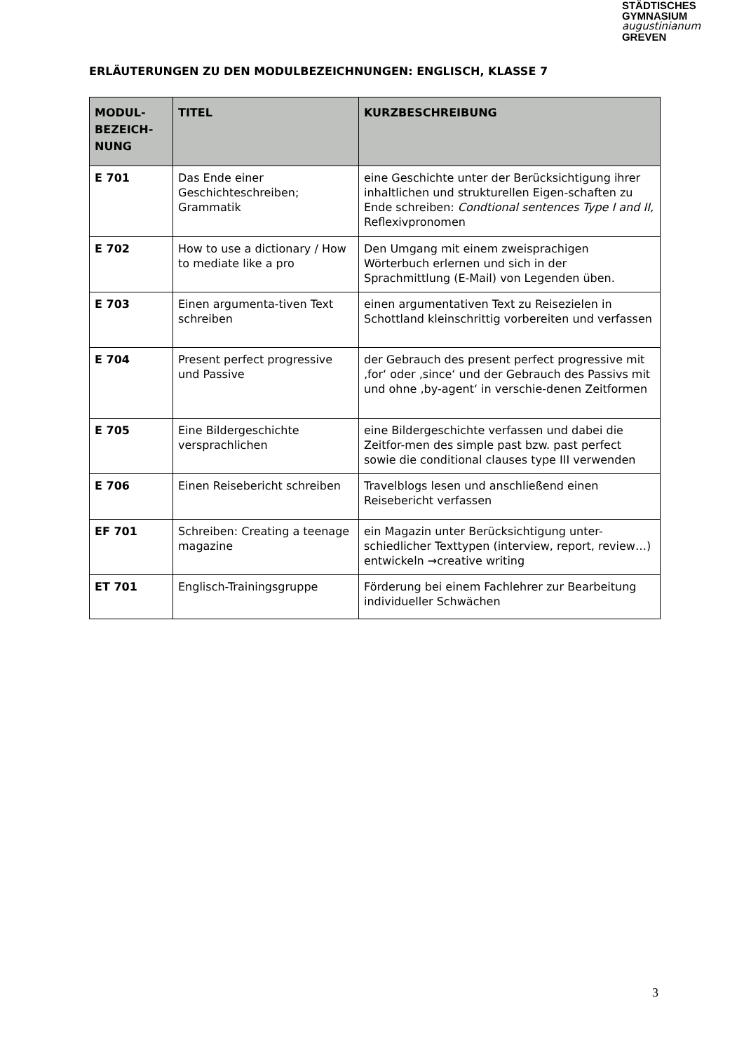STÄDTISCHES
GYMNASIUM
augustinianum
GREVEN
ERLÄUTERUNGEN ZU DEN MODULBEZEICHNUNGEN: ENGLISCH, KLASSE 7
| MODUL- BEZEICH- NUNG | TITEL | KURZBESCHREIBUNG |
| --- | --- | --- |
| E 701 | Das Ende einer Geschichteschreiben; Grammatik | eine Geschichte unter der Berücksichtigung ihrer inhaltlichen und strukturellen Eigen-schaften zu Ende schreiben: Condtional sentences Type I and II, Reflexivpronomen |
| E 702 | How to use a dictionary / How to mediate like a pro | Den Umgang mit einem zweisprachigen Wörterbuch erlernen und sich in der Sprachmittlung (E-Mail) von Legenden üben. |
| E 703 | Einen argumenta-tiven Text schreiben | einen argumentativen Text zu Reisezielen in Schottland kleinschrittig vorbereiten und verfassen |
| E 704 | Present perfect progressive und Passive | der Gebrauch des present perfect progressive mit ‚for‘ oder ‚since‘ und der Gebrauch des Passivs mit und ohne ‚by-agent‘ in verschie-denen Zeitformen |
| E 705 | Eine Bildergeschichte versprachlichen | eine Bildergeschichte verfassen und dabei die Zeitfor-men des simple past bzw. past perfect sowie die conditional clauses type III verwenden |
| E 706 | Einen Reisebericht schreiben | Travelblogs lesen und anschließend einen Reisebericht verfassen |
| EF 701 | Schreiben: Creating a teenage magazine | ein Magazin unter Berücksichtigung unter-schiedlicher Texttypen (interview, report, review…) entwickeln →creative writing |
| ET 701 | Englisch-Trainingsgruppe | Förderung bei einem Fachlehrer zur Bearbeitung individueller Schwächen |
3